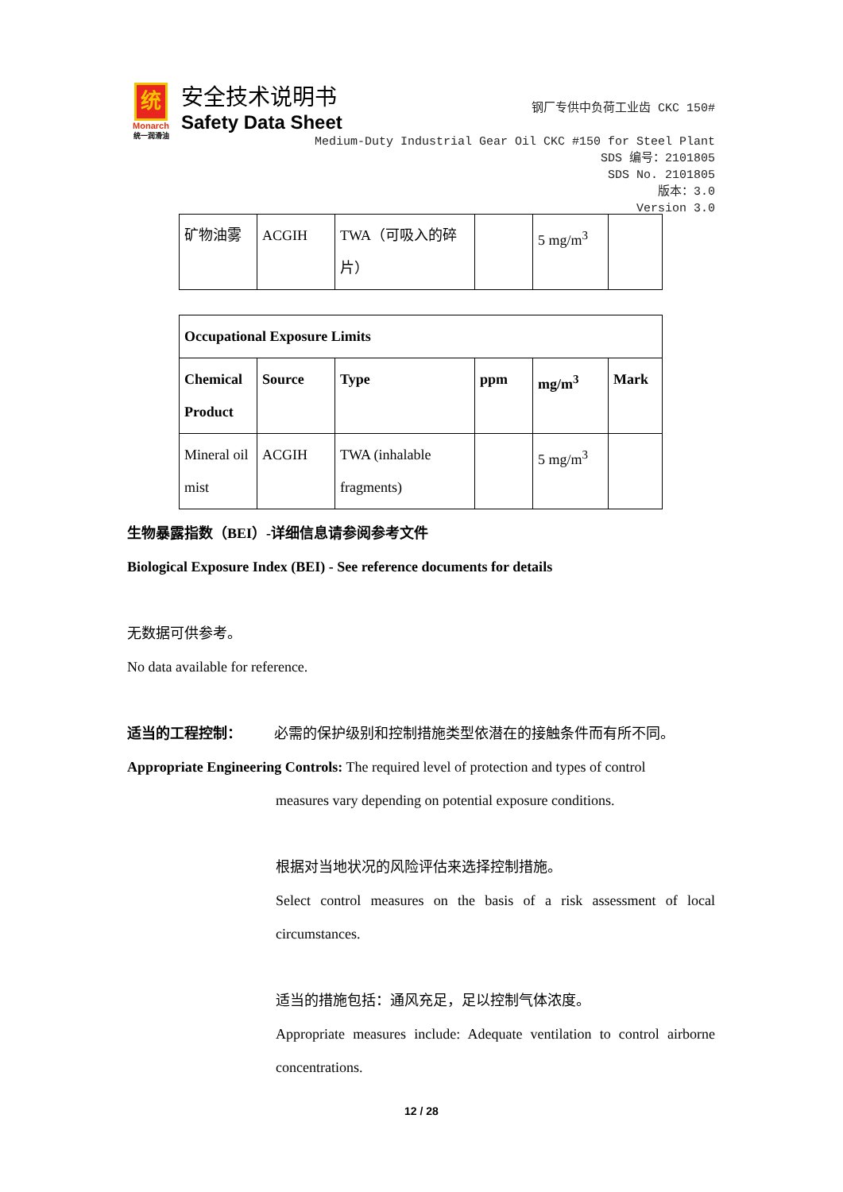统
Monarch
统一润滑油
安全技术说明书
Safety Data Sheet
钢厂专供中负荷工业齿 CKC 150#
Medium-Duty Industrial Gear Oil CKC #150 for Steel Plant
SDS 编号：2101805
SDS No. 2101805
版本：3.0
Version 3.0
| 矿物油雾 | ACGIH | TWA（可吸入的碎片） | | 5 mg/m<sup>3</sup> | |
| Occupational Exposure Limits | | | | | |
| --- | --- | --- | --- | --- | --- |
| Chemical Product | Source | Type | ppm | mg/m<sup>3</sup> | Mark |
| Mineral oil mist | ACGIH | TWA (inhalable fragments) | | 5 mg/m<sup>3</sup> | |
生物暴露指数（BEI）-详细信息请参阅参考文件
Biological Exposure Index (BEI) - See reference documents for details
无数据可供参考。
No data available for reference.
适当的工程控制：   必需的保护级别和控制措施类型依潜在的接触条件而有所不同。
Appropriate Engineering Controls: The required level of protection and types of control
measures vary depending on potential exposure conditions.
根据对当地状况的风险评估来选择控制措施。
Select control measures on the basis of a risk assessment of local circumstances.
适当的措施包括：通风充足，足以控制气体浓度。
Appropriate measures include: Adequate ventilation to control airborne concentrations.
12 / 28